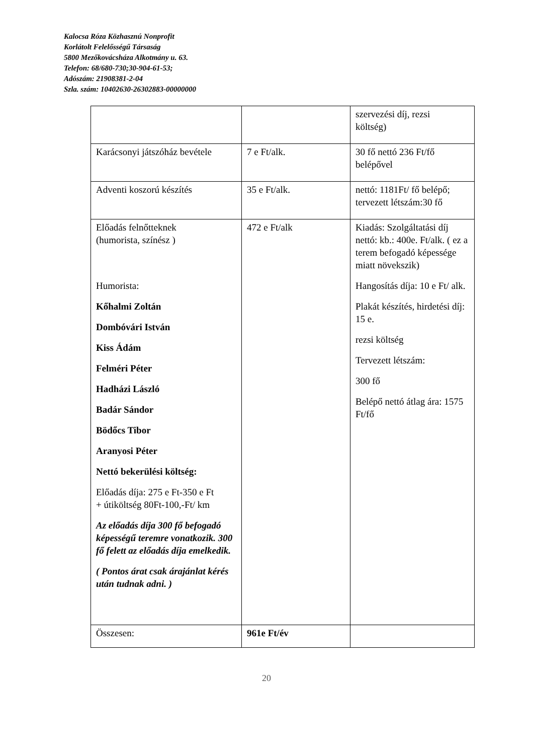Kalocsa Róza Közhasznú Nonprofit
Korlátolt Felelősségű Társaság
5800 Mezőkovácsháza Alkotmány u. 63.
Telefon: 68/680-730;30-904-61-53;
Adószám: 21908381-2-04
Szla. szám: 10402630-26302883-00000000
| | | szervezési díj, rezsi költség) |
| Karácsonyi játszóház bevétele | 7 e Ft/alk. | 30 fő nettó 236 Ft/fő belépővel |
| Adventi koszorú készítés | 35 e Ft/alk. | nettó: 1181Ft/ fő belépő; tervezett létszám:30 fő |
| Előadás felnőtteknek (humorista, színész ) Humorista: Kőhalmi Zoltán Dombóvári István Kiss Ádám Felméri Péter Hadházi László Badár Sándor Bödőcs Tibor Aranyosi Péter Nettó bekerülési költség: Előadás díja: 275 e Ft-350 e Ft + útiköltség 80Ft-100,-Ft/ km Az előadás díja 300 fő befogadó képességű teremre vonatkozik. 300 fő felett az előadás díja emelkedik. ( Pontos árat csak árajánlat kérés után tudnak adni. ) | 472 e Ft/alk | Kiadás: Szolgáltatási díj nettó: kb.: 400e. Ft/alk. ( ez a terem befogadó képessége miatt növekszik) Hangosítás díja: 10 e Ft/ alk. Plakát készítés, hirdetési díj: 15 e. rezsi költség Tervezett létszám: 300 fő Belépő nettó átlag ára: 1575 Ft/fő |
| Összesen: | 961e Ft/év | |
20